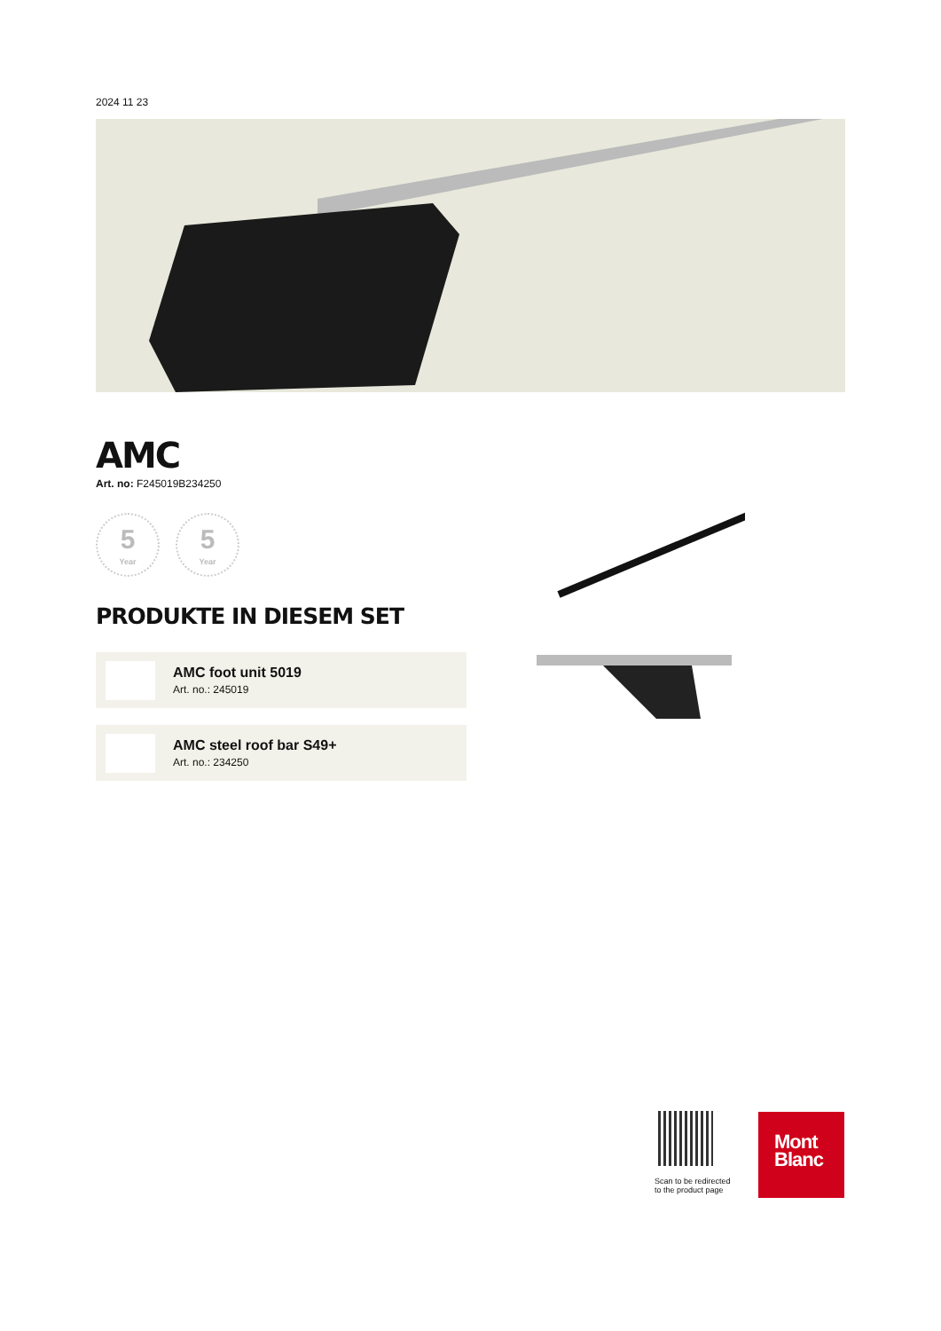2024 11 23
AMC
Art. no: F245019B234250
5
Year
5
Year
PRODUKTE IN DIESEM SET
AMC foot unit 5019
Art. no.: 245019
AMC steel roof bar S49+
Art. no.: 234250
Scan to be redirected
to the product page
Mont
Blanc